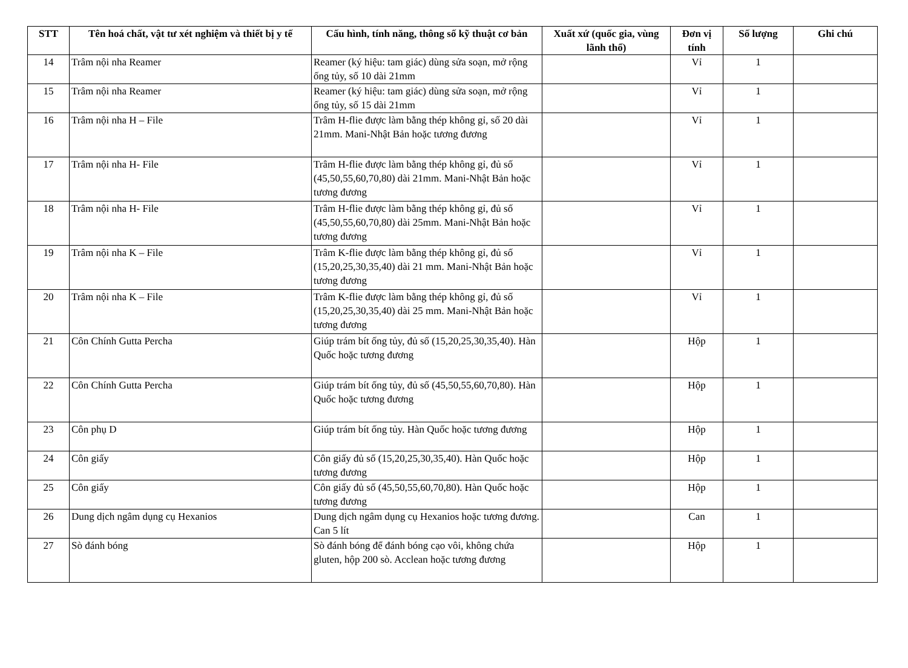| STT | Tên hoá chất, vật tư xét nghiệm và thiết bị y tế | Cấu hình, tính năng, thông số kỹ thuật cơ bản | Xuất xứ (quốc gia, vùng lãnh thổ) | Đơn vị tính | Số lượng | Ghi chú |
| --- | --- | --- | --- | --- | --- | --- |
| 14 | Trâm nội nha Reamer | Reamer (ký hiệu: tam giác) dùng sửa soạn, mở rộng ống tủy, số 10 dài 21mm | | Vỉ | 1 | |
| 15 | Trâm nội nha Reamer | Reamer (ký hiệu: tam giác) dùng sửa soạn, mở rộng ống tủy, số 15 dài 21mm | | Vỉ | 1 | |
| 16 | Trâm nội nha H – File | Trâm H-flie được làm bằng thép không gỉ, số 20 dài 21mm. Mani-Nhật Bản hoặc tương đương | | Vỉ | 1 | |
| 17 | Trâm nội nha H- File | Trâm H-flie được làm bằng thép không gỉ, đủ số (45,50,55,60,70,80) dài 21mm. Mani-Nhật Bản hoặc tương đương | | Vỉ | 1 | |
| 18 | Trâm nội nha H- File | Trâm H-flie được làm bằng thép không gỉ, đủ số (45,50,55,60,70,80) dài 25mm. Mani-Nhật Bản hoặc tương đương | | Vỉ | 1 | |
| 19 | Trâm nội nha K – File | Trâm K-flie được làm bằng thép không gỉ, đủ số (15,20,25,30,35,40) dài 21 mm. Mani-Nhật Bản hoặc tương đương | | Vỉ | 1 | |
| 20 | Trâm nội nha K – File | Trâm K-flie được làm bằng thép không gỉ, đủ số (15,20,25,30,35,40) dài 25 mm. Mani-Nhật Bản hoặc tương đương | | Vỉ | 1 | |
| 21 | Côn Chính Gutta Percha | Giúp trám bít ống tủy, đủ số (15,20,25,30,35,40). Hàn Quốc hoặc tương đương | | Hộp | 1 | |
| 22 | Côn Chính Gutta Percha | Giúp trám bít ống tủy, đủ số (45,50,55,60,70,80). Hàn Quốc hoặc tương đương | | Hộp | 1 | |
| 23 | Côn phụ D | Giúp trám bít ống tủy. Hàn Quốc hoặc tương đương | | Hộp | 1 | |
| 24 | Côn giấy | Côn giấy đủ số (15,20,25,30,35,40). Hàn Quốc hoặc tương đương | | Hộp | 1 | |
| 25 | Côn giấy | Côn giấy đủ số (45,50,55,60,70,80). Hàn Quốc hoặc tương đương | | Hộp | 1 | |
| 26 | Dung dịch ngâm dụng cụ Hexanios | Dung dịch ngâm dụng cụ Hexanios hoặc tương đương. Can 5 lít | | Can | 1 | |
| 27 | Sò đánh bóng | Sò đánh bóng để đánh bóng cạo vôi, không chứa gluten, hộp 200 sò. Acclean hoặc tương đương | | Hộp | 1 | |